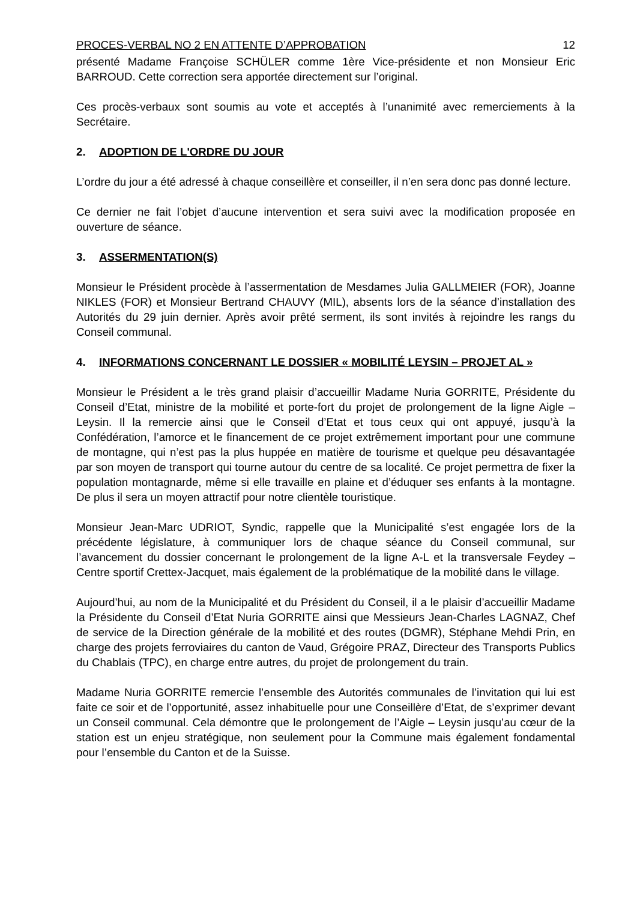PROCES-VERBAL NO 2 EN ATTENTE D’APPROBATION 12
présenté Madame Françoise SCHÜLER comme 1ère Vice-présidente et non Monsieur Eric BARROUD. Cette correction sera apportée directement sur l’original.
Ces procès-verbaux sont soumis au vote et acceptés à l’unanimité avec remerciements à la Secrétaire.
2. ADOPTION DE L'ORDRE DU JOUR
L’ordre du jour a été adressé à chaque conseillère et conseiller, il n’en sera donc pas donné lecture.
Ce dernier ne fait l’objet d’aucune intervention et sera suivi avec la modification proposée en ouverture de séance.
3. ASSERMENTATION(S)
Monsieur le Président procède à l’assermentation de Mesdames Julia GALLMEIER (FOR), Joanne NIKLES (FOR) et Monsieur Bertrand CHAUVY (MIL), absents lors de la séance d’installation des Autorités du 29 juin dernier. Après avoir prêté serment, ils sont invités à rejoindre les rangs du Conseil communal.
4. INFORMATIONS CONCERNANT LE DOSSIER « MOBILITÉ LEYSIN – PROJET AL »
Monsieur le Président a le très grand plaisir d’accueillir Madame Nuria GORRITE, Présidente du Conseil d’Etat, ministre de la mobilité et porte-fort du projet de prolongement de la ligne Aigle – Leysin. Il la remercie ainsi que le Conseil d’Etat et tous ceux qui ont appuyé, jusqu’à la Confédération, l’amorce et le financement de ce projet extrêmement important pour une commune de montagne, qui n’est pas la plus huppée en matière de tourisme et quelque peu désavantagée par son moyen de transport qui tourne autour du centre de sa localité. Ce projet permettra de fixer la population montagnarde, même si elle travaille en plaine et d’éduquer ses enfants à la montagne. De plus il sera un moyen attractif pour notre clientèle touristique.
Monsieur Jean-Marc UDRIOT, Syndic, rappelle que la Municipalité s’est engagée lors de la précédente législature, à communiquer lors de chaque séance du Conseil communal, sur l’avancement du dossier concernant le prolongement de la ligne A-L et la transversale Feydey – Centre sportif Crettex-Jacquet, mais également de la problématique de la mobilité dans le village.
Aujourd’hui, au nom de la Municipalité et du Président du Conseil, il a le plaisir d’accueillir Madame la Présidente du Conseil d’Etat Nuria GORRITE ainsi que Messieurs Jean-Charles LAGNAZ, Chef de service de la Direction générale de la mobilité et des routes (DGMR), Stéphane Mehdi Prin, en charge des projets ferroviaires du canton de Vaud, Grégoire PRAZ, Directeur des Transports Publics du Chablais (TPC), en charge entre autres, du projet de prolongement du train.
Madame Nuria GORRITE remercie l’ensemble des Autorités communales de l’invitation qui lui est faite ce soir et de l’opportunité, assez inhabituelle pour une Conseillère d’Etat, de s’exprimer devant un Conseil communal. Cela démontre que le prolongement de l’Aigle – Leysin jusqu’au cœur de la station est un enjeu stratégique, non seulement pour la Commune mais également fondamental pour l’ensemble du Canton et de la Suisse.